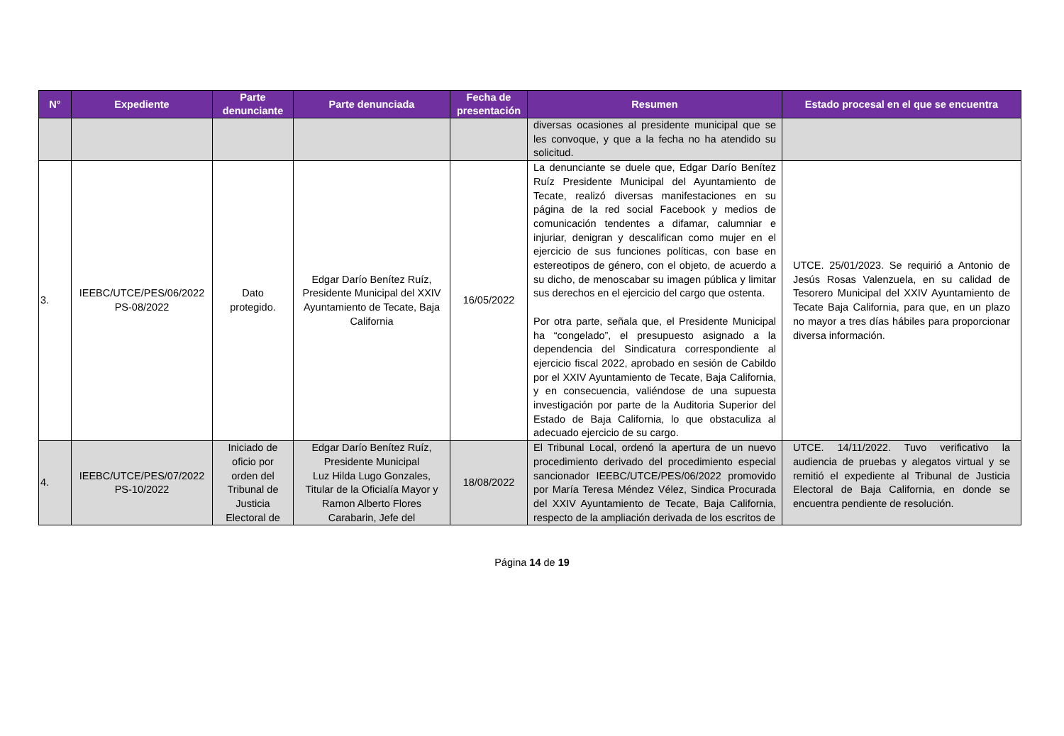| N° | Expediente | Parte denunciante | Parte denunciada | Fecha de presentación | Resumen | Estado procesal en el que se encuentra |
| --- | --- | --- | --- | --- | --- | --- |
| | | | | | diversas ocasiones al presidente municipal que se les convoque, y que a la fecha no ha atendido su solicitud. | |
| 3. | IEEBC/UTCE/PES/06/2022 PS-08/2022 | Dato protegido. | Edgar Darío Benítez Ruíz, Presidente Municipal del XXIV Ayuntamiento de Tecate, Baja California | 16/05/2022 | La denunciante se duele que, Edgar Darío Benítez Ruíz Presidente Municipal del Ayuntamiento de Tecate, realizó diversas manifestaciones en su página de la red social Facebook y medios de comunicación tendentes a difamar, calumniar e injuriar, denigran y descalifican como mujer en el ejercicio de sus funciones políticas, con base en estereotipos de género, con el objeto, de acuerdo a su dicho, de menoscabar su imagen pública y limitar sus derechos en el ejercicio del cargo que ostenta. Por otra parte, señala que, el Presidente Municipal ha “congelado”, el presupuesto asignado a la dependencia del Sindicatura correspondiente al ejercicio fiscal 2022, aprobado en sesión de Cabildo por el XXIV Ayuntamiento de Tecate, Baja California, y en consecuencia, valiéndose de una supuesta investigación por parte de la Auditoria Superior del Estado de Baja California, lo que obstaculiza al adecuado ejercicio de su cargo. | UTCE. 25/01/2023. Se requirió a Antonio de Jesús Rosas Valenzuela, en su calidad de Tesorero Municipal del XXIV Ayuntamiento de Tecate Baja California, para que, en un plazo no mayor a tres días hábiles para proporcionar diversa información. |
| 4. | IEEBC/UTCE/PES/07/2022 PS-10/2022 | Iniciado de oficio por orden del Tribunal de Justicia Electoral de | Edgar Darío Benítez Ruíz, Presidente Municipal Luz Hilda Lugo Gonzales, Titular de la Oficialía Mayor y Ramon Alberto Flores Carabarin, Jefe del | 18/08/2022 | El Tribunal Local, ordenó la apertura de un nuevo procedimiento derivado del procedimiento especial sancionador IEEBC/UTCE/PES/06/2022 promovido por María Teresa Méndez Vélez, Sindica Procurada del XXIV Ayuntamiento de Tecate, Baja California, respecto de la ampliación derivada de los escritos de | UTCE. 14/11/2022. Tuvo verificativo la audiencia de pruebas y alegatos virtual y se remitió el expediente al Tribunal de Justicia Electoral de Baja California, en donde se encuentra pendiente de resolución. |
Página 14 de 19